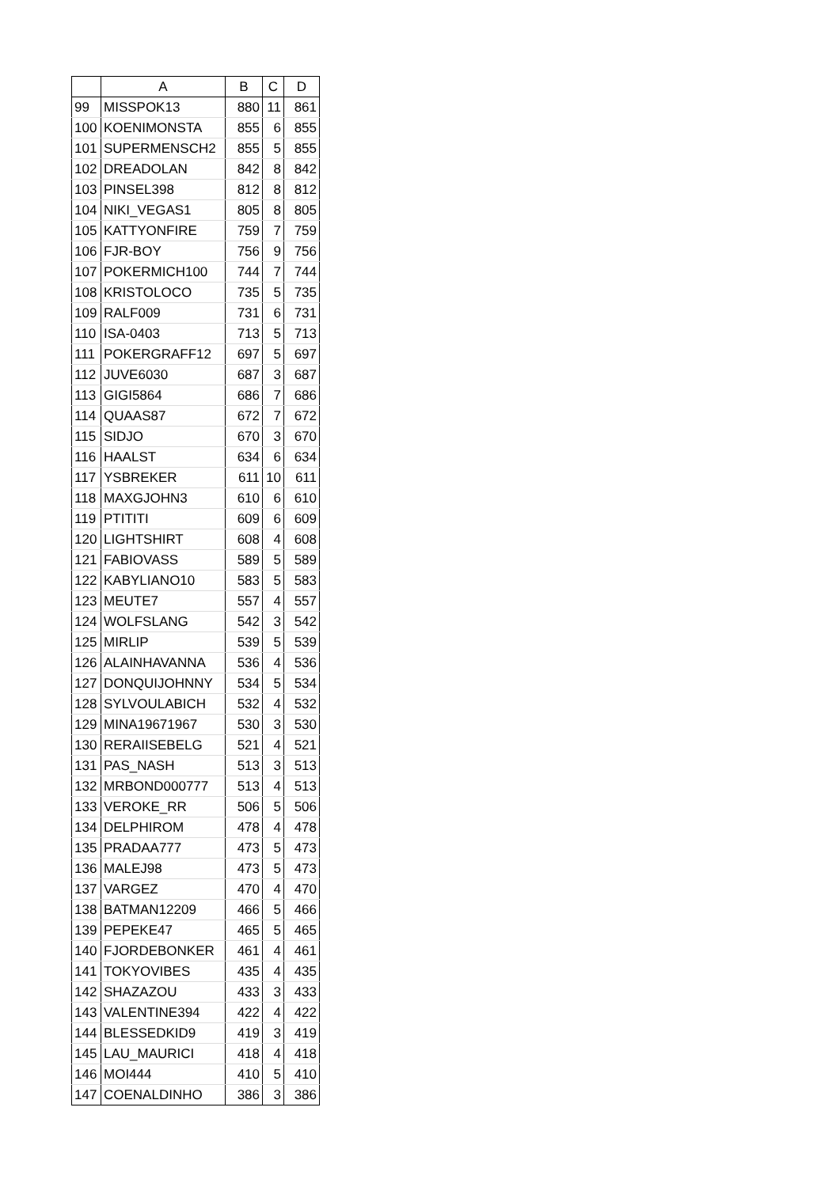| | A | B | C | D |
| --- | --- | --- | --- | --- |
| 99 | MISSPOK13 | 880 | 11 | 861 |
| 100 | KOENIMONSTA | 855 | 6 | 855 |
| 101 | SUPERMENSCH2 | 855 | 5 | 855 |
| 102 | DREADOLAN | 842 | 8 | 842 |
| 103 | PINSEL398 | 812 | 8 | 812 |
| 104 | NIKI_VEGAS1 | 805 | 8 | 805 |
| 105 | KATTYONFIRE | 759 | 7 | 759 |
| 106 | FJR-BOY | 756 | 9 | 756 |
| 107 | POKERMICH100 | 744 | 7 | 744 |
| 108 | KRISTOLOCO | 735 | 5 | 735 |
| 109 | RALF009 | 731 | 6 | 731 |
| 110 | ISA-0403 | 713 | 5 | 713 |
| 111 | POKERGRAFF12 | 697 | 5 | 697 |
| 112 | JUVE6030 | 687 | 3 | 687 |
| 113 | GIGI5864 | 686 | 7 | 686 |
| 114 | QUAAS87 | 672 | 7 | 672 |
| 115 | SIDJO | 670 | 3 | 670 |
| 116 | HAALST | 634 | 6 | 634 |
| 117 | YSBREKER | 611 | 10 | 611 |
| 118 | MAXGJOHN3 | 610 | 6 | 610 |
| 119 | PTITITI | 609 | 6 | 609 |
| 120 | LIGHTSHIRT | 608 | 4 | 608 |
| 121 | FABIOVASS | 589 | 5 | 589 |
| 122 | KABYLIANO10 | 583 | 5 | 583 |
| 123 | MEUTE7 | 557 | 4 | 557 |
| 124 | WOLFSLANG | 542 | 3 | 542 |
| 125 | MIRLIP | 539 | 5 | 539 |
| 126 | ALAINHAVANNA | 536 | 4 | 536 |
| 127 | DONQUIJOHNNY | 534 | 5 | 534 |
| 128 | SYLVOULABICH | 532 | 4 | 532 |
| 129 | MINA19671967 | 530 | 3 | 530 |
| 130 | RERAIISEBELG | 521 | 4 | 521 |
| 131 | PAS_NASH | 513 | 3 | 513 |
| 132 | MRBOND000777 | 513 | 4 | 513 |
| 133 | VEROKE_RR | 506 | 5 | 506 |
| 134 | DELPHIROM | 478 | 4 | 478 |
| 135 | PRADAA777 | 473 | 5 | 473 |
| 136 | MALEJ98 | 473 | 5 | 473 |
| 137 | VARGEZ | 470 | 4 | 470 |
| 138 | BATMAN12209 | 466 | 5 | 466 |
| 139 | PEPEKE47 | 465 | 5 | 465 |
| 140 | FJORDEBONKER | 461 | 4 | 461 |
| 141 | TOKYOVIBES | 435 | 4 | 435 |
| 142 | SHAZAZOU | 433 | 3 | 433 |
| 143 | VALENTINE394 | 422 | 4 | 422 |
| 144 | BLESSEDKID9 | 419 | 3 | 419 |
| 145 | LAU_MAURICI | 418 | 4 | 418 |
| 146 | MOI444 | 410 | 5 | 410 |
| 147 | COENALDINHO | 386 | 3 | 386 |